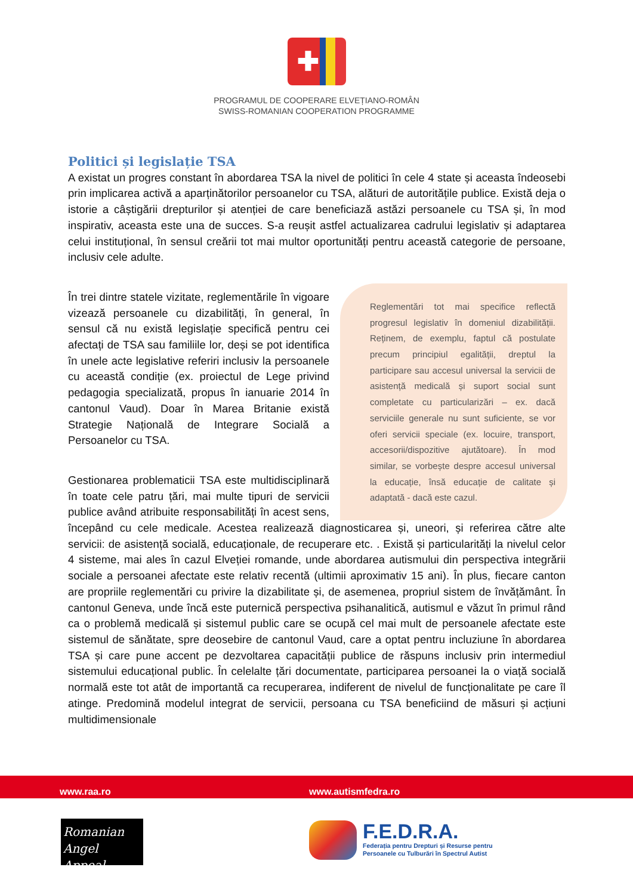✚
PROGRAMUL DE COOPERARE ELVEȚIANO-ROMÂN
SWISS-ROMANIAN COOPERATION PROGRAMME
Politici și legislație TSA
A existat un progres constant în abordarea TSA la nivel de politici în cele 4 state și aceasta îndeosebi prin implicarea activă a aparținătorilor persoanelor cu TSA, alături de autoritățile publice. Există deja o istorie a câștigării drepturilor și atenției de care beneficiază astăzi persoanele cu TSA și, în mod inspirativ, aceasta este una de succes. S-a reușit astfel actualizarea cadrului legislativ și adaptarea celui instituțional, în sensul creării tot mai multor oportunități pentru această categorie de persoane, inclusiv cele adulte.
Reglementări tot mai specifice reflectă progresul legislativ în domeniul dizabilității. Reținem, de exemplu, faptul că postulate precum principiul egalității, dreptul la participare sau accesul universal la servicii de asistență medicală și suport social sunt completate cu particularizări – ex. dacă serviciile generale nu sunt suficiente, se vor oferi servicii speciale (ex. locuire, transport, accesorii/dispozitive ajutătoare). În mod similar, se vorbește despre accesul universal la educație, însă educație de calitate și adaptată - dacă este cazul.
În trei dintre statele vizitate, reglementările în vigoare vizează persoanele cu dizabilități, în general, în sensul că nu există legislație specifică pentru cei afectați de TSA sau familiile lor, deși se pot identifica în unele acte legislative referiri inclusiv la persoanele cu această condiție (ex. proiectul de Lege privind pedagogia specializată, propus în ianuarie 2014 în cantonul Vaud). Doar în Marea Britanie există Strategie Națională de Integrare Socială a Persoanelor cu TSA.
Gestionarea problematicii TSA este multidisciplinară în toate cele patru țări, mai multe tipuri de servicii publice având atribuite responsabilități în acest sens, începând cu cele medicale. Acestea realizează diagnosticarea și, uneori, și referirea către alte servicii: de asistență socială, educaționale, de recuperare etc. . Există și particularități la nivelul celor 4 sisteme, mai ales în cazul Elveției romande, unde abordarea autismului din perspectiva integrării sociale a persoanei afectate este relativ recentă (ultimii aproximativ 15 ani). În plus, fiecare canton are propriile reglementări cu privire la dizabilitate și, de asemenea, propriul sistem de învățământ. În cantonul Geneva, unde încă este puternică perspectiva psihanalitică, autismul e văzut în primul rând ca o problemă medicală și sistemul public care se ocupă cel mai mult de persoanele afectate este sistemul de sănătate, spre deosebire de cantonul Vaud, care a optat pentru incluziune în abordarea TSA și care pune accent pe dezvoltarea capacității publice de răspuns inclusiv prin intermediul sistemului educațional public. În celelalte țări documentate, participarea persoanei la o viață socială normală este tot atât de importantă ca recuperarea, indiferent de nivelul de funcționalitate pe care îl atinge. Predomină modelul integrat de servicii, persoana cu TSA beneficiind de măsuri și acțiuni multidimensionale
www.raa.ro www.autismfedra.ro
Romanian
Angel Appeal
F.E.D.R.A.
Federația pentru Drepturi și Resurse pentru
Persoanele cu Tulburări în Spectrul Autist